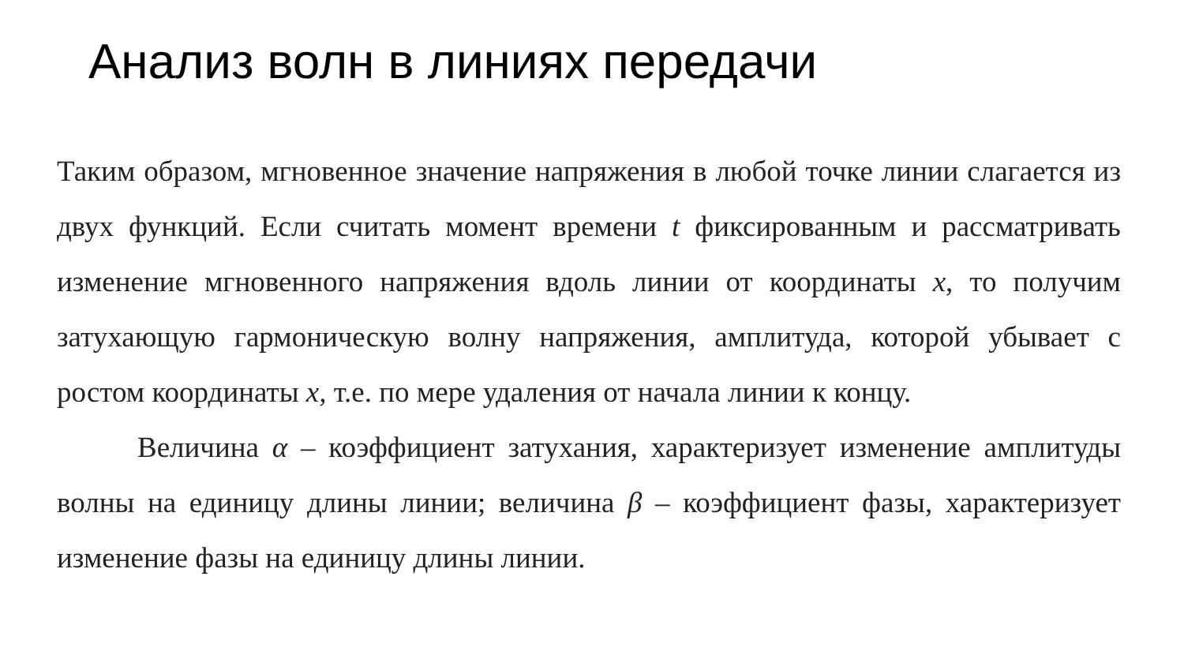Анализ волн в линиях передачи
Таким образом, мгновенное значение напряжения в любой точке линии слагается из двух функций. Если считать момент времени t фиксированным и рассматривать изменение мгновенного напряжения вдоль линии от координаты x, то получим затухающую гармоническую волну напряжения, амплитуда, которой убывает с ростом координаты x, т.е. по мере удаления от начала линии к концу.
Величина α – коэффициент затухания, характеризует изменение амплитуды волны на единицу длины линии; величина β – коэффициент фазы, характеризует изменение фазы на единицу длины линии.